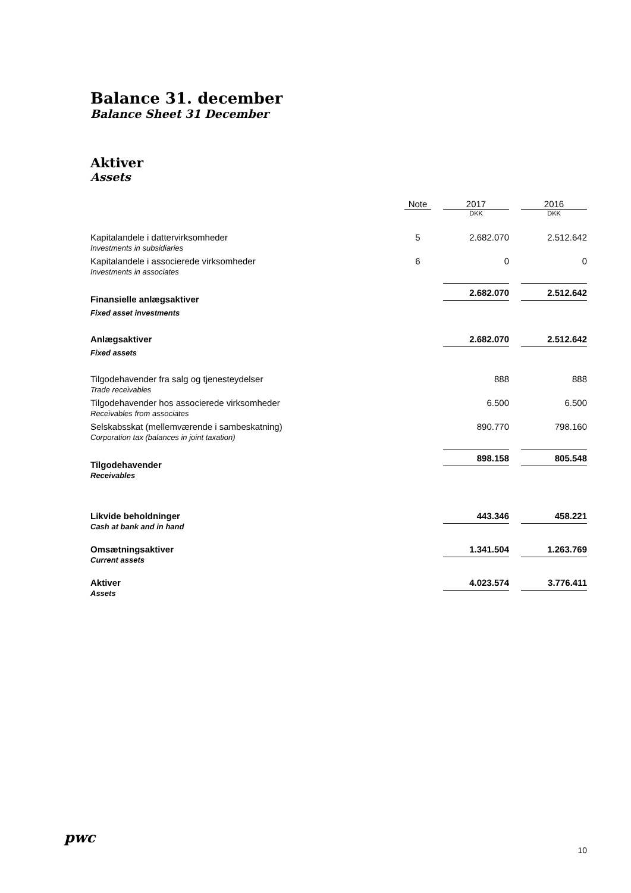Balance 31. december
Balance Sheet 31 December
Aktiver
Assets
| | Note | | 2017 | | 2016 |
| | | | DKK | | DKK |
| Kapitalandele i dattervirksomheder Investments in subsidiaries | 5 | | 2.682.070 | | 2.512.642 |
| Kapitalandele i associerede virksomheder Investments in associates | 6 | | 0 | | 0 |
| Finansielle anlægsaktiver Fixed asset investments | | | 2.682.070 | | 2.512.642 |
| Anlægsaktiver Fixed assets | | | 2.682.070 | | 2.512.642 |
| Tilgodehavender fra salg og tjenesteydelser Trade receivables | | | 888 | | 888 |
| Tilgodehavender hos associerede virksomheder Receivables from associates | | | 6.500 | | 6.500 |
| Selskabsskat (mellemværende i sambeskatning) Corporation tax (balances in joint taxation) | | | 890.770 | | 798.160 |
| Tilgodehavender Receivables | | | 898.158 | | 805.548 |
| Likvide beholdninger Cash at bank and in hand | | | 443.346 | | 458.221 |
| Omsætningsaktiver Current assets | | | 1.341.504 | | 1.263.769 |
| Aktiver Assets | | | 4.023.574 | | 3.776.411 |
pwc
10